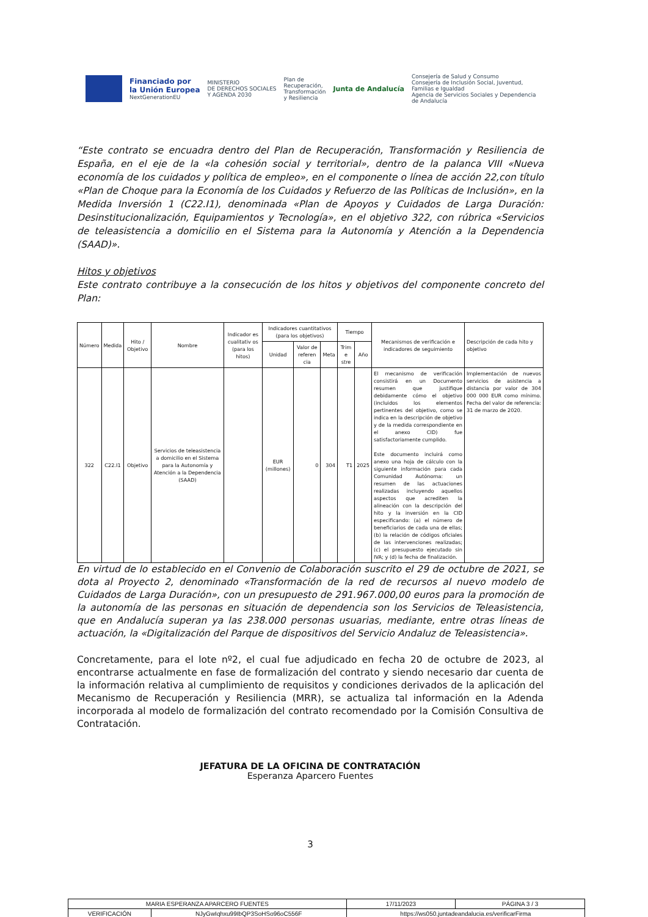Financiado por
la Unión Europea
NextGenerationEU
MINISTERIO
DE DERECHOS SOCIALES
Y AGENDA 2030
Plan de
Recuperación,
Transformación
y Resiliencia
Junta de Andalucía
Consejería de Salud y Consumo
Consejería de Inclusión Social, Juventud,
Familias e Igualdad
Agencia de Servicios Sociales y Dependencia
de Andalucía
“Este contrato se encuadra dentro del Plan de Recuperación, Transformación y Resiliencia de España, en el eje de la «la cohesión social y territorial», dentro de la palanca VIII «Nueva economía de los cuidados y política de empleo», en el componente o línea de acción 22,con título «Plan de Choque para la Economía de los Cuidados y Refuerzo de las Políticas de Inclusión», en la Medida Inversión 1 (C22.I1), denominada «Plan de Apoyos y Cuidados de Larga Duración: Desinstitucionalización, Equipamientos y Tecnología», en el objetivo 322, con rúbrica «Servicios de teleasistencia a domicilio en el Sistema para la Autonomía y Atención a la Dependencia (SAAD)».
Hitos y objetivos
Este contrato contribuye a la consecución de los hitos y objetivos del componente concreto del Plan:
| Número | Medida | Hito / Objetivo | Nombre | Indicador es cualitativ os (para los hitos) | Indicadores cuantitativos (para los objetivos) | | | Tiempo | | Mecanismos de verificación e indicadores de seguimiento | Descripción de cada hito y objetivo |
| --- | --- | --- | --- | --- | --- | --- | --- | --- | --- | --- | --- |
| | | | | | Unidad | Valor de referen cia | Meta | Trim e stre | Año | | |
| 322 | C22.I1 | Objetivo | Servicios de teleasistencia a domicilio en el Sistema para la Autonomía y Atención a la Dependencia (SAAD) | | EUR (millones) | 0 | 304 | T1 | 2025 | El mecanismo de verificación consistirá en un Documento resumen que justifique debidamente cómo el objetivo (incluidos los elementos pertinentes del objetivo, como se indica en la descripción de objetivo y de la medida correspondiente en el anexo CID) fue satisfactoriamente cumplido. Este documento incluirá como anexo una hoja de cálculo con la siguiente información para cada Comunidad Autónoma: un resumen de las actuaciones realizadas incluyendo aquellos aspectos que acrediten la alineación con la descripción del hito y la inversión en la CID especificando: (a) el número de beneficiarios de cada una de ellas; (b) la relación de códigos oficiales de las intervenciones realizadas; (c) el presupuesto ejecutado sin IVA; y (d) la fecha de finalización. | Implementación de nuevos servicios de asistencia a distancia por valor de 304 000 000 EUR como mínimo. Fecha del valor de referencia: 31 de marzo de 2020. |
En virtud de lo establecido en el Convenio de Colaboración suscrito el 29 de octubre de 2021, se dota al Proyecto 2, denominado «Transformación de la red de recursos al nuevo modelo de Cuidados de Larga Duración», con un presupuesto de 291.967.000,00 euros para la promoción de la autonomía de las personas en situación de dependencia son los Servicios de Teleasistencia, que en Andalucía superan ya las 238.000 personas usuarias, mediante, entre otras líneas de actuación, la «Digitalización del Parque de dispositivos del Servicio Andaluz de Teleasistencia».
Concretamente, para el lote nº2, el cual fue adjudicado en fecha 20 de octubre de 2023, al encontrarse actualmente en fase de formalización del contrato y siendo necesario dar cuenta de la información relativa al cumplimiento de requisitos y condiciones derivados de la aplicación del Mecanismo de Recuperación y Resiliencia (MRR), se actualiza tal información en la Adenda incorporada al modelo de formalización del contrato recomendado por la Comisión Consultiva de Contratación.
JEFATURA DE LA OFICINA DE CONTRATACIÓN
Esperanza Aparcero Fuentes
3
| MARIA ESPERANZA APARCERO FUENTES | | 17/11/2023 | PÁGINA 3 / 3 |
| VERIFICACIÓN | NJyGwIqhxu99IbQP3SoHSo96oC556F | https://ws050.juntadeandalucia.es/verificarFirma | |